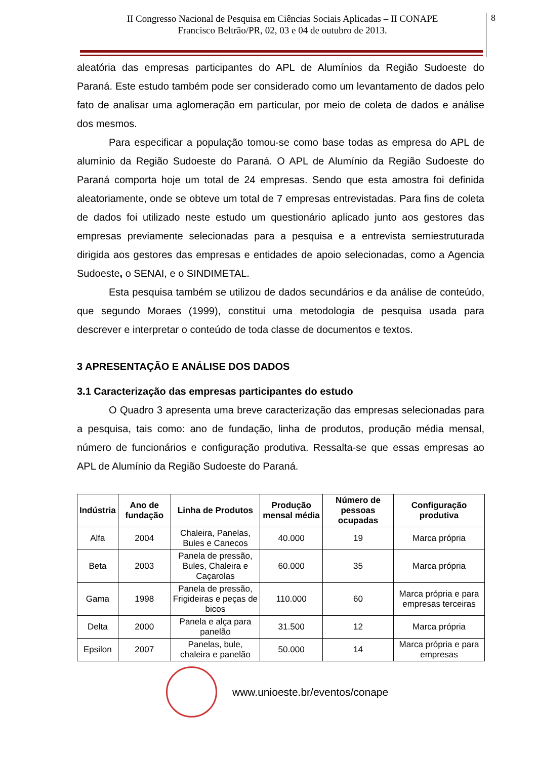II Congresso Nacional de Pesquisa em Ciências Sociais Aplicadas – II CONAPE
Francisco Beltrão/PR, 02, 03 e 04 de outubro de 2013.
8
aleatória das empresas participantes do APL de Alumínios da Região Sudoeste do Paraná. Este estudo também pode ser considerado como um levantamento de dados pelo fato de analisar uma aglomeração em particular, por meio de coleta de dados e análise dos mesmos.
Para especificar a população tomou-se como base todas as empresa do APL de alumínio da Região Sudoeste do Paraná. O APL de Alumínio da Região Sudoeste do Paraná comporta hoje um total de 24 empresas. Sendo que esta amostra foi definida aleatoriamente, onde se obteve um total de 7 empresas entrevistadas. Para fins de coleta de dados foi utilizado neste estudo um questionário aplicado junto aos gestores das empresas previamente selecionadas para a pesquisa e a entrevista semiestruturada dirigida aos gestores das empresas e entidades de apoio selecionadas, como a Agencia Sudoeste, o SENAI, e o SINDIMETAL.
Esta pesquisa também se utilizou de dados secundários e da análise de conteúdo, que segundo Moraes (1999), constitui uma metodologia de pesquisa usada para descrever e interpretar o conteúdo de toda classe de documentos e textos.
3 APRESENTAÇÃO E ANÁLISE DOS DADOS
3.1 Caracterização das empresas participantes do estudo
O Quadro 3 apresenta uma breve caracterização das empresas selecionadas para a pesquisa, tais como: ano de fundação, linha de produtos, produção média mensal, número de funcionários e configuração produtiva. Ressalta-se que essas empresas ao APL de Alumínio da Região Sudoeste do Paraná.
| Indústria | Ano de fundação | Linha de Produtos | Produção mensal média | Número de pessoas ocupadas | Configuração produtiva |
| --- | --- | --- | --- | --- | --- |
| Alfa | 2004 | Chaleira, Panelas, Bules e Canecos | 40.000 | 19 | Marca própria |
| Beta | 2003 | Panela de pressão, Bules, Chaleira e Caçarolas | 60.000 | 35 | Marca própria |
| Gama | 1998 | Panela de pressão, Frigideiras e peças de bicos | 110.000 | 60 | Marca própria e para empresas terceiras |
| Delta | 2000 | Panela e alça para panelão | 31.500 | 12 | Marca própria |
| Epsilon | 2007 | Panelas, bule, chaleira e panelão | 50.000 | 14 | Marca própria e para empresas |
www.unioeste.br/eventos/conape